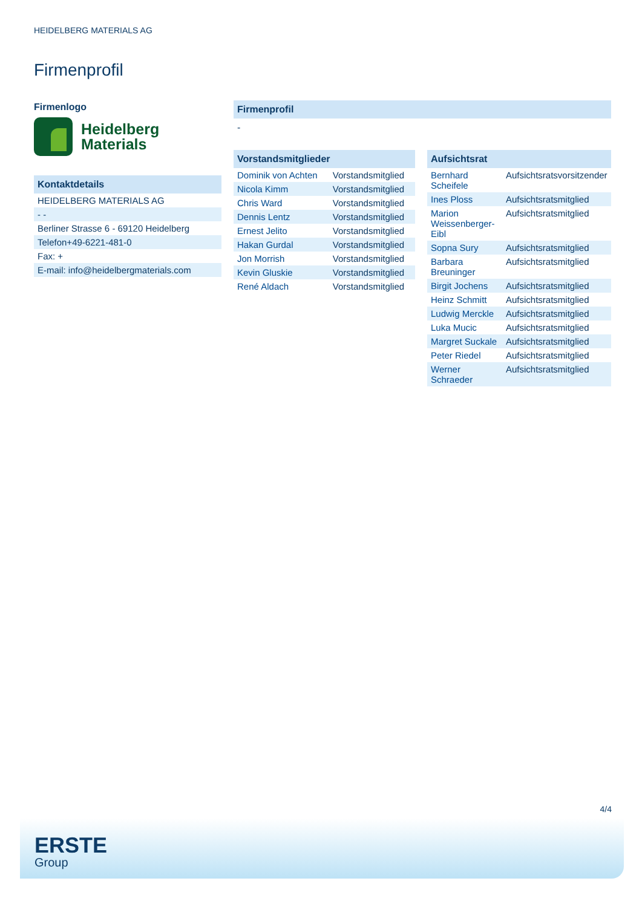HEIDELBERG MATERIALS AG
Firmenprofil
Firmenlogo
Heidelberg
Materials
Kontaktdetails
| HEIDELBERG MATERIALS AG |
| - - |
| Berliner Strasse 6 - 69120 Heidelberg |
| Telefon+49-6221-481-0 |
| Fax: + |
| E-mail: info@heidelbergmaterials.com |
Firmenprofil
-
Vorstandsmitglieder
| Dominik von Achten | Vorstandsmitglied |
| Nicola Kimm | Vorstandsmitglied |
| Chris Ward | Vorstandsmitglied |
| Dennis Lentz | Vorstandsmitglied |
| Ernest Jelito | Vorstandsmitglied |
| Hakan Gurdal | Vorstandsmitglied |
| Jon Morrish | Vorstandsmitglied |
| Kevin Gluskie | Vorstandsmitglied |
| René Aldach | Vorstandsmitglied |
Aufsichtsrat
| Bernhard Scheifele | Aufsichtsratsvorsitzender |
| Ines Ploss | Aufsichtsratsmitglied |
| Marion Weissenberger-Eibl | Aufsichtsratsmitglied |
| Sopna Sury | Aufsichtsratsmitglied |
| Barbara Breuninger | Aufsichtsratsmitglied |
| Birgit Jochens | Aufsichtsratsmitglied |
| Heinz Schmitt | Aufsichtsratsmitglied |
| Ludwig Merckle | Aufsichtsratsmitglied |
| Luka Mucic | Aufsichtsratsmitglied |
| Margret Suckale | Aufsichtsratsmitglied |
| Peter Riedel | Aufsichtsratsmitglied |
| Werner Schraeder | Aufsichtsratsmitglied |
4/4
ERSTE
Group